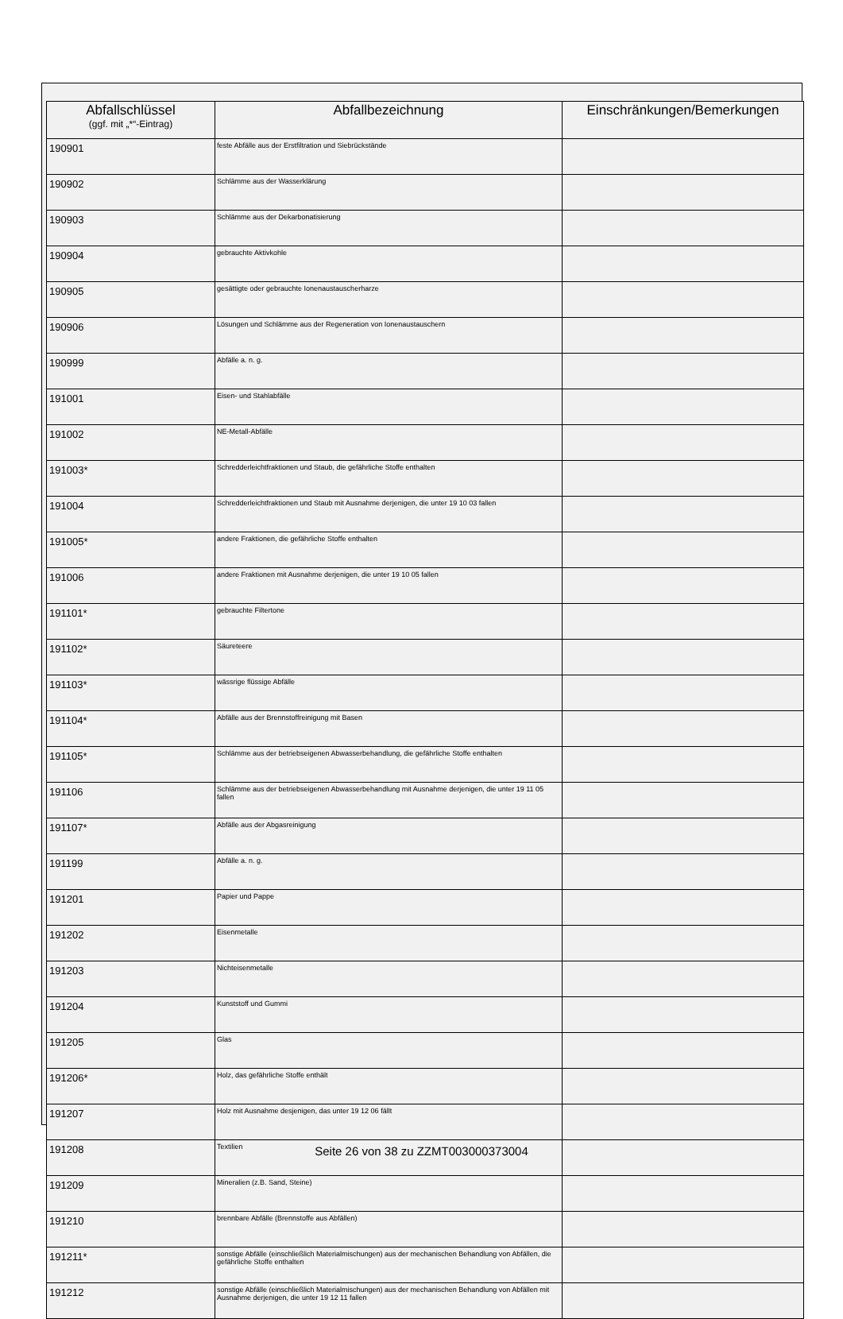| Abfallschlüssel (ggf. mit „*“-Eintrag) | Abfallbezeichnung | Einschränkungen/Bemerkungen |
| --- | --- | --- |
| 190901 | feste Abfälle aus der Erstfiltration und Siebrückstände | |
| 190902 | Schlämme aus der Wasserklärung | |
| 190903 | Schlämme aus der Dekarbonatisierung | |
| 190904 | gebrauchte Aktivkohle | |
| 190905 | gesättigte oder gebrauchte Ionenaustauscherharze | |
| 190906 | Lösungen und Schlämme aus der Regeneration von Ionenaustauschern | |
| 190999 | Abfälle a. n. g. | |
| 191001 | Eisen- und Stahlabfälle | |
| 191002 | NE-Metall-Abfälle | |
| 191003* | Schredderleichtfraktionen und Staub, die gefährliche Stoffe enthalten | |
| 191004 | Schredderleichtfraktionen und Staub mit Ausnahme derjenigen, die unter 19 10 03 fallen | |
| 191005* | andere Fraktionen, die gefährliche Stoffe enthalten | |
| 191006 | andere Fraktionen mit Ausnahme derjenigen, die unter 19 10 05 fallen | |
| 191101* | gebrauchte Filtertone | |
| 191102* | Säureteere | |
| 191103* | wässrige flüssige Abfälle | |
| 191104* | Abfälle aus der Brennstoffreinigung mit Basen | |
| 191105* | Schlämme aus der betriebseigenen Abwasserbehandlung, die gefährliche Stoffe enthalten | |
| 191106 | Schlämme aus der betriebseigenen Abwasserbehandlung mit Ausnahme derjenigen, die unter 19 11 05 fallen | |
| 191107* | Abfälle aus der Abgasreinigung | |
| 191199 | Abfälle a. n. g. | |
| 191201 | Papier und Pappe | |
| 191202 | Eisenmetalle | |
| 191203 | Nichteisenmetalle | |
| 191204 | Kunststoff und Gummi | |
| 191205 | Glas | |
| 191206* | Holz, das gefährliche Stoffe enthält | |
| 191207 | Holz mit Ausnahme desjenigen, das unter 19 12 06 fällt | |
| 191208 | Textilien | |
| 191209 | Mineralien (z.B. Sand, Steine) | |
| 191210 | brennbare Abfälle (Brennstoffe aus Abfällen) | |
| 191211* | sonstige Abfälle (einschließlich Materialmischungen) aus der mechanischen Behandlung von Abfällen, die gefährliche Stoffe enthalten | |
| 191212 | sonstige Abfälle (einschließlich Materialmischungen) aus der mechanischen Behandlung von Abfällen mit Ausnahme derjenigen, die unter 19 12 11 fallen | |
Seite 26 von 38 zu ZZMT003000373004